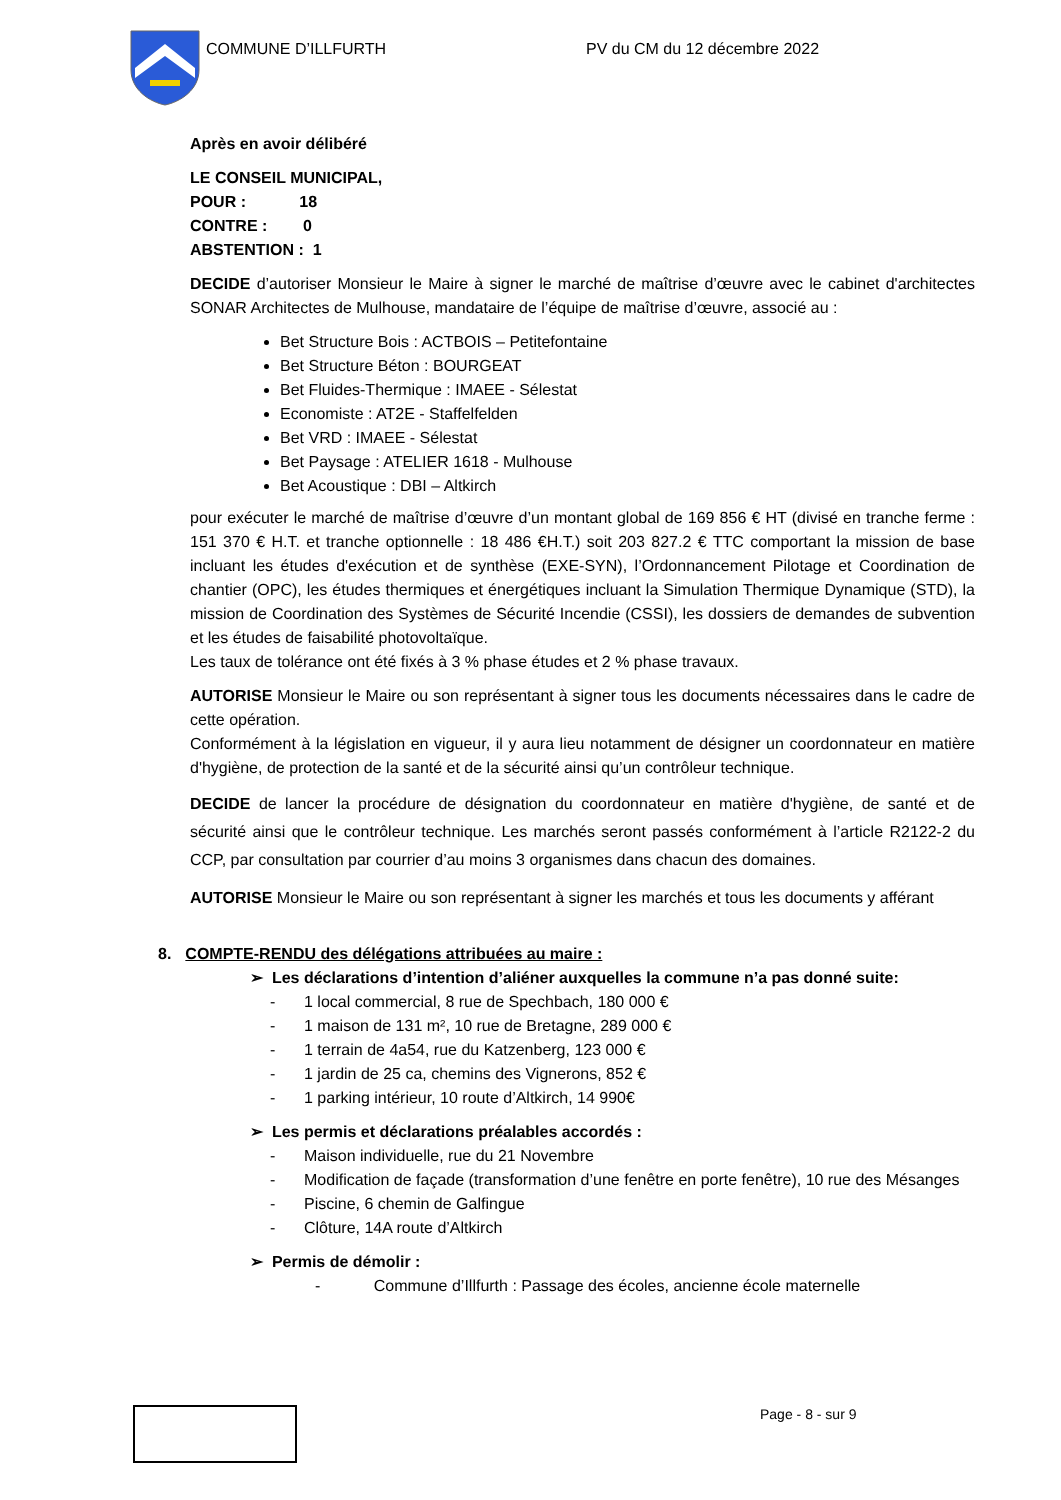COMMUNE D’ILLFURTH
PV du CM du 12 décembre 2022
Après en avoir délibéré
LE CONSEIL MUNICIPAL,
POUR : 18
CONTRE : 0
ABSTENTION : 1
DECIDE d’autoriser Monsieur le Maire à signer le marché de maîtrise d’œuvre avec le cabinet d'architectes SONAR Architectes de Mulhouse, mandataire de l’équipe de maîtrise d’œuvre, associé au :
Bet Structure Bois : ACTBOIS – Petitefontaine
Bet Structure Béton : BOURGEAT
Bet Fluides-Thermique : IMAEE - Sélestat
Economiste : AT2E - Staffelfelden
Bet VRD : IMAEE - Sélestat
Bet Paysage : ATELIER 1618 - Mulhouse
Bet Acoustique : DBI – Altkirch
pour exécuter le marché de maîtrise d’œuvre d’un montant global de 169 856 € HT (divisé en tranche ferme : 151 370 € H.T. et tranche optionnelle : 18 486 €H.T.) soit 203 827.2 € TTC comportant la mission de base incluant les études d'exécution et de synthèse (EXE-SYN), l’Ordonnancement Pilotage et Coordination de chantier (OPC), les études thermiques et énergétiques incluant la Simulation Thermique Dynamique (STD), la mission de Coordination des Systèmes de Sécurité Incendie (CSSI), les dossiers de demandes de subvention et les études de faisabilité photovoltaïque.
Les taux de tolérance ont été fixés à 3 % phase études et 2 % phase travaux.
AUTORISE Monsieur le Maire ou son représentant à signer tous les documents nécessaires dans le cadre de cette opération.
Conformément à la législation en vigueur, il y aura lieu notamment de désigner un coordonnateur en matière d'hygiène, de protection de la santé et de la sécurité ainsi qu’un contrôleur technique.
DECIDE de lancer la procédure de désignation du coordonnateur en matière d'hygiène, de santé et de sécurité ainsi que le contrôleur technique. Les marchés seront passés conformément à l’article R2122-2 du CCP, par consultation par courrier d’au moins 3 organismes dans chacun des domaines.
AUTORISE Monsieur le Maire ou son représentant à signer les marchés et tous les documents y afférant
8. COMPTE-RENDU des délégations attribuées au maire :
➢ Les déclarations d’intention d’aliéner auxquelles la commune n’a pas donné suite:
- 1 local commercial, 8 rue de Spechbach, 180 000 €
- 1 maison de 131 m², 10 rue de Bretagne, 289 000 €
- 1 terrain de 4a54, rue du Katzenberg, 123 000 €
- 1 jardin de 25 ca, chemins des Vignerons, 852 €
- 1 parking intérieur, 10 route d’Altkirch, 14 990€
➢ Les permis et déclarations préalables accordés :
- Maison individuelle, rue du 21 Novembre
- Modification de façade (transformation d’une fenêtre en porte fenêtre), 10 rue des Mésanges
- Piscine, 6 chemin de Galfingue
- Clôture, 14A route d’Altkirch
➢ Permis de démolir :
- Commune d’Illfurth : Passage des écoles, ancienne école maternelle
Page - 8 - sur 9